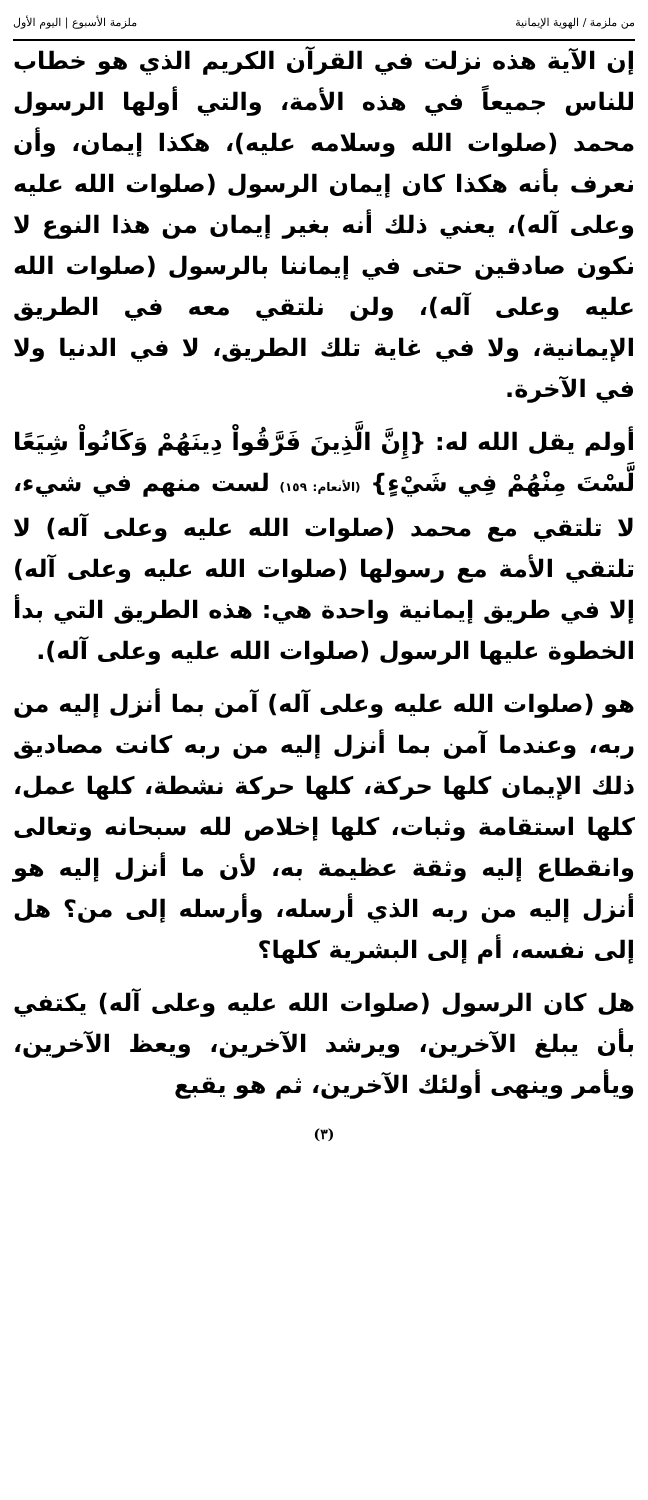من ملزمة / الهوية الإيمانية ملزمة الأسبوع | اليوم الأول
إن الآية هذه نزلت في القرآن الكريم الذي هو خطاب للناس جميعاً في هذه الأمة، والتي أولها الرسول محمد (صلوات الله وسلامه عليه)، هكذا إيمان، وأن نعرف بأنه هكذا كان إيمان الرسول (صلوات الله عليه وعلى آله)، يعني ذلك أنه بغير إيمان من هذا النوع لا نكون صادقين حتى في إيماننا بالرسول (صلوات الله عليه وعلى آله)، ولن نلتقي معه في الطريق الإيمانية، ولا في غاية تلك الطريق، لا في الدنيا ولا في الآخرة.
أولم يقل الله له: {إِنَّ الَّذِينَ فَرَّقُواْ دِينَهُمْ وَكَانُواْ شِيَعًا لَّسْتَ مِنْهُمْ فِي شَيْءٍ} (الأنعام: ١٥٩) لست منهم في شيء، لا تلتقي مع محمد (صلوات الله عليه وعلى آله) لا تلتقي الأمة مع رسولها (صلوات الله عليه وعلى آله) إلا في طريق إيمانية واحدة هي: هذه الطريق التي بدأ الخطوة عليها الرسول (صلوات الله عليه وعلى آله).
هو (صلوات الله عليه وعلى آله) آمن بما أنزل إليه من ربه، وعندما آمن بما أنزل إليه من ربه كانت مصاديق ذلك الإيمان كلها حركة، كلها حركة نشطة، كلها عمل، كلها استقامة وثبات، كلها إخلاص لله سبحانه وتعالى وانقطاع إليه وثقة عظيمة به، لأن ما أنزل إليه هو أنزل إليه من ربه الذي أرسله، وأرسله إلى من؟ هل إلى نفسه، أم إلى البشرية كلها؟
هل كان الرسول (صلوات الله عليه وعلى آله) يكتفي بأن يبلغ الآخرين، ويرشد الآخرين، ويعظ الآخرين، ويأمر وينهى أولئك الآخرين، ثم هو يقبع
(٣)